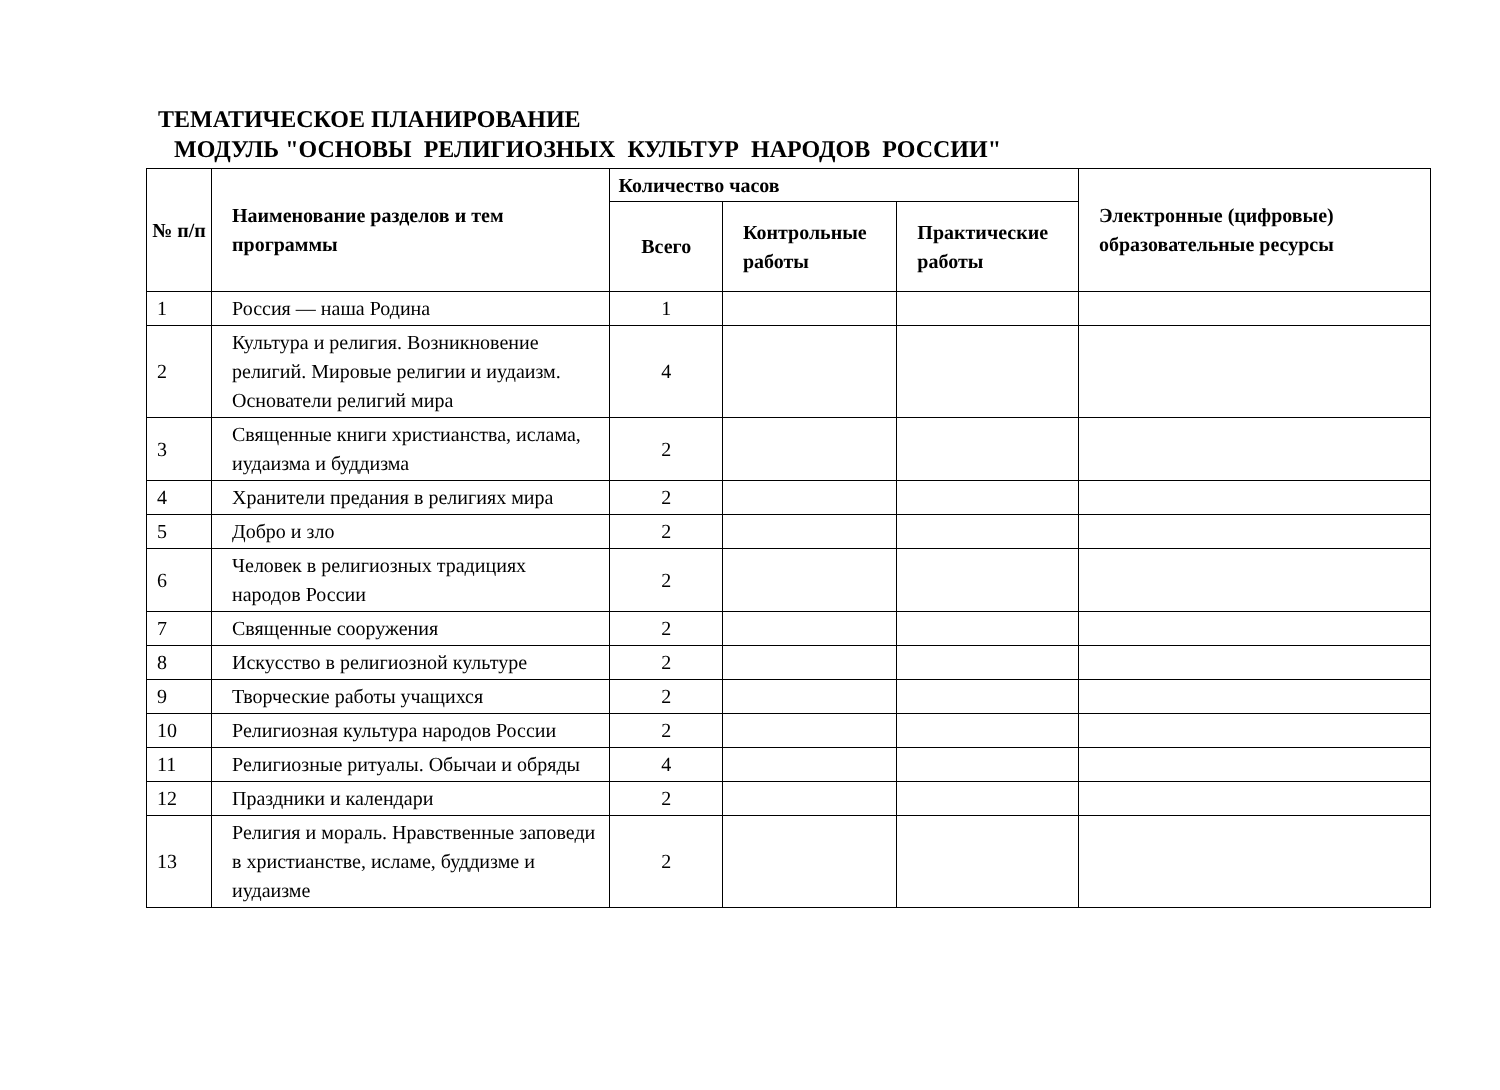ТЕМАТИЧЕСКОЕ ПЛАНИРОВАНИЕ
МОДУЛЬ "ОСНОВЫ РЕЛИГИОЗНЫХ КУЛЬТУР НАРОДОВ РОССИИ"
| № п/п | Наименование разделов и тем программы | Количество часов | | | Электронные (цифровые) образовательные ресурсы |
| --- | --- | --- | --- | --- | --- |
| | | Всего | Контрольные работы | Практические работы | |
| 1 | Россия — наша Родина | 1 | | | |
| 2 | Культура и религия. Возникновение религий. Мировые религии и иудаизм. Основатели религий мира | 4 | | | |
| 3 | Священные книги христианства, ислама, иудаизма и буддизма | 2 | | | |
| 4 | Хранители предания в религиях мира | 2 | | | |
| 5 | Добро и зло | 2 | | | |
| 6 | Человек в религиозных традициях народов России | 2 | | | |
| 7 | Священные сооружения | 2 | | | |
| 8 | Искусство в религиозной культуре | 2 | | | |
| 9 | Творческие работы учащихся | 2 | | | |
| 10 | Религиозная культура народов России | 2 | | | |
| 11 | Религиозные ритуалы. Обычаи и обряды | 4 | | | |
| 12 | Праздники и календари | 2 | | | |
| 13 | Религия и мораль. Нравственные заповеди в христианстве, исламе, буддизме и иудаизме | 2 | | | |